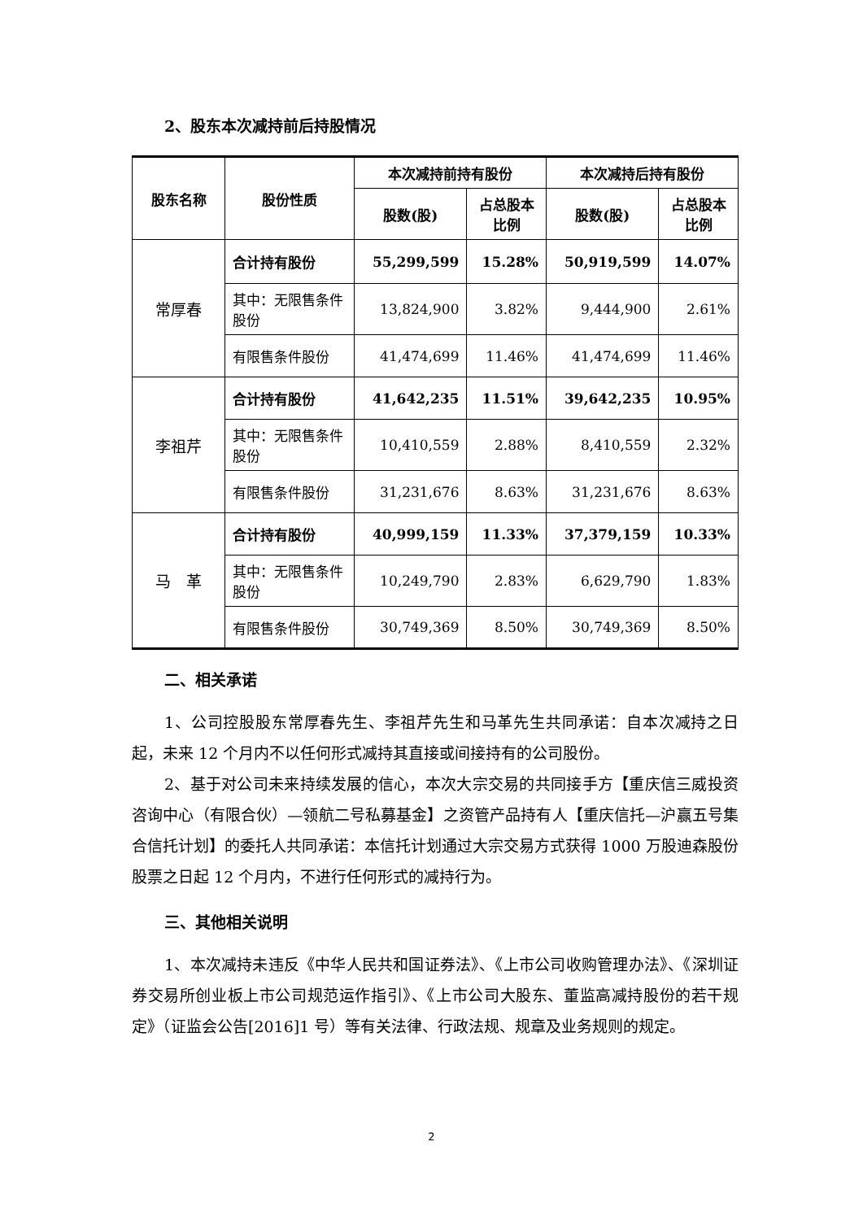2、股东本次减持前后持股情况
| 股东名称 | 股份性质 | 本次减持前持有股份 | | 本次减持后持有股份 | |
| --- | --- | --- | --- | --- | --- |
| | | 股数(股) | 占总股本 比例 | 股数(股) | 占总股本 比例 |
| 常厚春 | 合计持有股份 | 55,299,599 | 15.28% | 50,919,599 | 14.07% |
| | 其中：无限售条件股份 | 13,824,900 | 3.82% | 9,444,900 | 2.61% |
| | 有限售条件股份 | 41,474,699 | 11.46% | 41,474,699 | 11.46% |
| 李祖芹 | 合计持有股份 | 41,642,235 | 11.51% | 39,642,235 | 10.95% |
| | 其中：无限售条件股份 | 10,410,559 | 2.88% | 8,410,559 | 2.32% |
| | 有限售条件股份 | 31,231,676 | 8.63% | 31,231,676 | 8.63% |
| 马 革 | 合计持有股份 | 40,999,159 | 11.33% | 37,379,159 | 10.33% |
| | 其中：无限售条件股份 | 10,249,790 | 2.83% | 6,629,790 | 1.83% |
| | 有限售条件股份 | 30,749,369 | 8.50% | 30,749,369 | 8.50% |
二、相关承诺
1、公司控股股东常厚春先生、李祖芹先生和马革先生共同承诺：自本次减持之日起，未来 12 个月内不以任何形式减持其直接或间接持有的公司股份。
2、基于对公司未来持续发展的信心，本次大宗交易的共同接手方【重庆信三威投资咨询中心（有限合伙）—领航二号私募基金】之资管产品持有人【重庆信托—沪赢五号集合信托计划】的委托人共同承诺：本信托计划通过大宗交易方式获得 1000 万股迪森股份股票之日起 12 个月内，不进行任何形式的减持行为。
三、其他相关说明
1、本次减持未违反《中华人民共和国证券法》、《上市公司收购管理办法》、《深圳证券交易所创业板上市公司规范运作指引》、《上市公司大股东、董监高减持股份的若干规定》（证监会公告[2016]1 号）等有关法律、行政法规、规章及业务规则的规定。
2